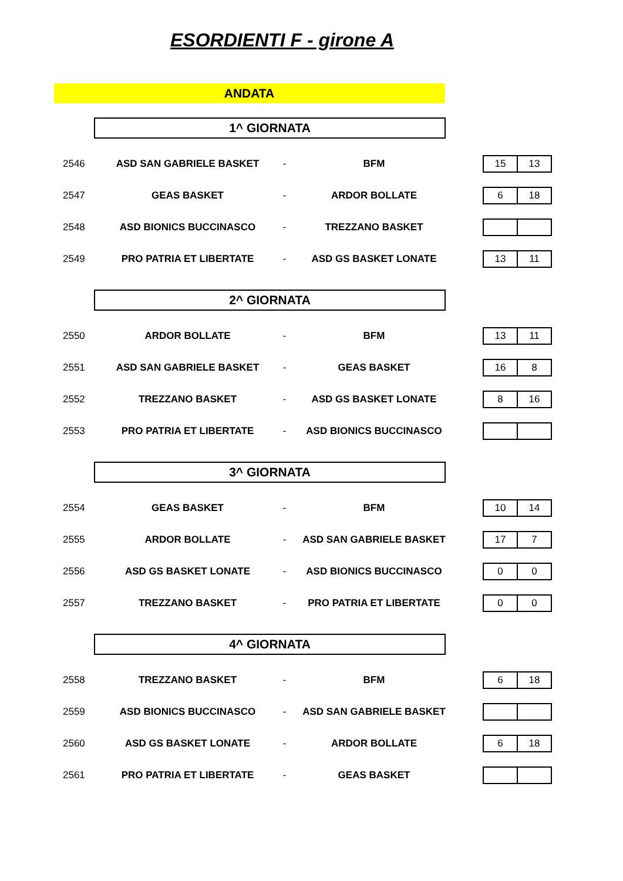ESORDIENTI F - girone A
ANDATA
1^ GIORNATA
| 2546 | ASD SAN GABRIELE BASKET | - | BFM | 15 13 |
| 2547 | GEAS BASKET | - | ARDOR BOLLATE | 6 18 |
| 2548 | ASD BIONICS BUCCINASCO | - | TREZZANO BASKET | |
| 2549 | PRO PATRIA ET LIBERTATE | - | ASD GS BASKET LONATE | 13 11 |
2^ GIORNATA
| 2550 | ARDOR BOLLATE | - | BFM | 13 11 |
| 2551 | ASD SAN GABRIELE BASKET | - | GEAS BASKET | 16 8 |
| 2552 | TREZZANO BASKET | - | ASD GS BASKET LONATE | 8 16 |
| 2553 | PRO PATRIA ET LIBERTATE | - | ASD BIONICS BUCCINASCO | |
3^ GIORNATA
| 2554 | GEAS BASKET | - | BFM | 10 14 |
| 2555 | ARDOR BOLLATE | - | ASD SAN GABRIELE BASKET | 17 7 |
| 2556 | ASD GS BASKET LONATE | - | ASD BIONICS BUCCINASCO | 0 0 |
| 2557 | TREZZANO BASKET | - | PRO PATRIA ET LIBERTATE | 0 0 |
4^ GIORNATA
| 2558 | TREZZANO BASKET | - | BFM | 6 18 |
| 2559 | ASD BIONICS BUCCINASCO | - | ASD SAN GABRIELE BASKET | |
| 2560 | ASD GS BASKET LONATE | - | ARDOR BOLLATE | 6 18 |
| 2561 | PRO PATRIA ET LIBERTATE | - | GEAS BASKET | |